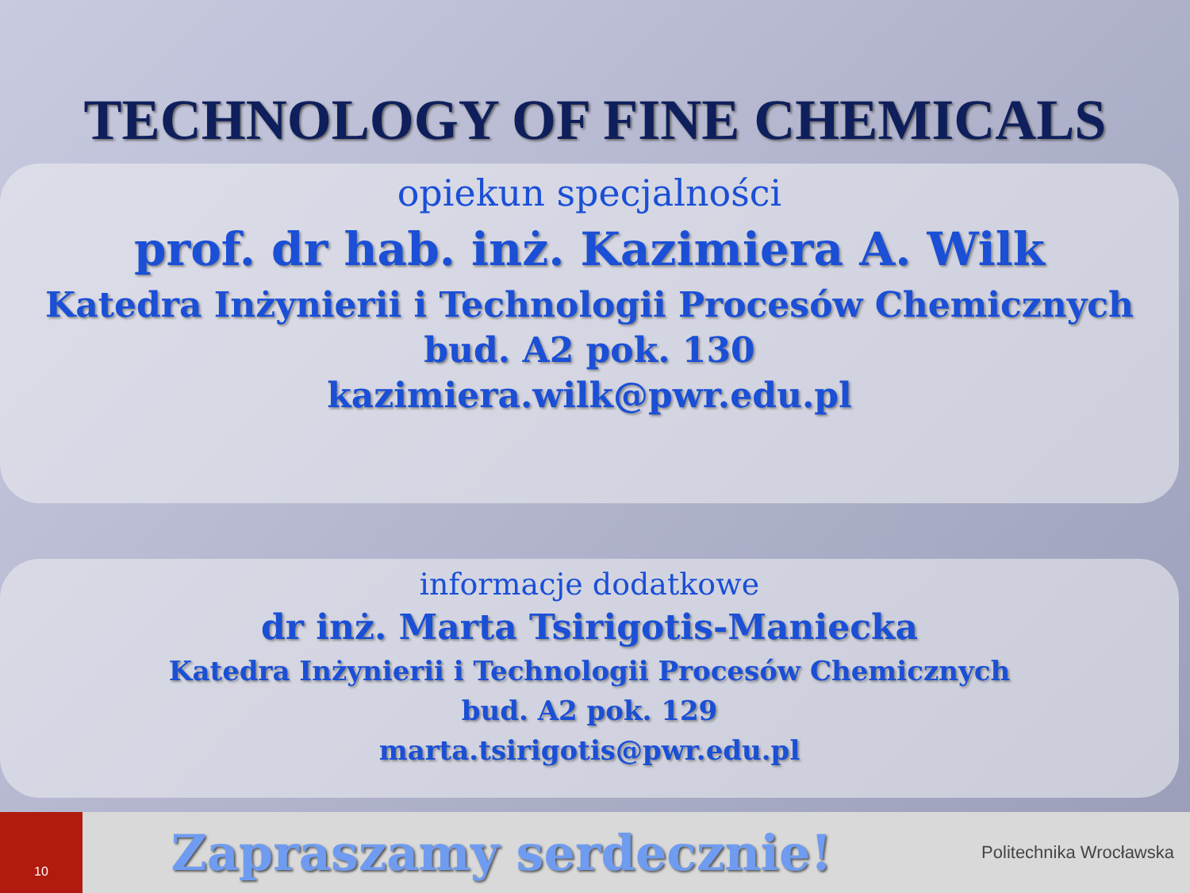TECHNOLOGY OF FINE CHEMICALS
opiekun specjalności
prof. dr hab. inż. Kazimiera A. Wilk
Katedra Inżynierii i Technologii Procesów Chemicznych
bud. A2 pok. 130
kazimiera.wilk@pwr.edu.pl
informacje dodatkowe
dr inż. Marta Tsirigotis-Maniecka
Katedra Inżynierii i Technologii Procesów Chemicznych
bud. A2 pok. 129
marta.tsirigotis@pwr.edu.pl
10
Zapraszamy serdecznie!
Politechnika Wrocławska